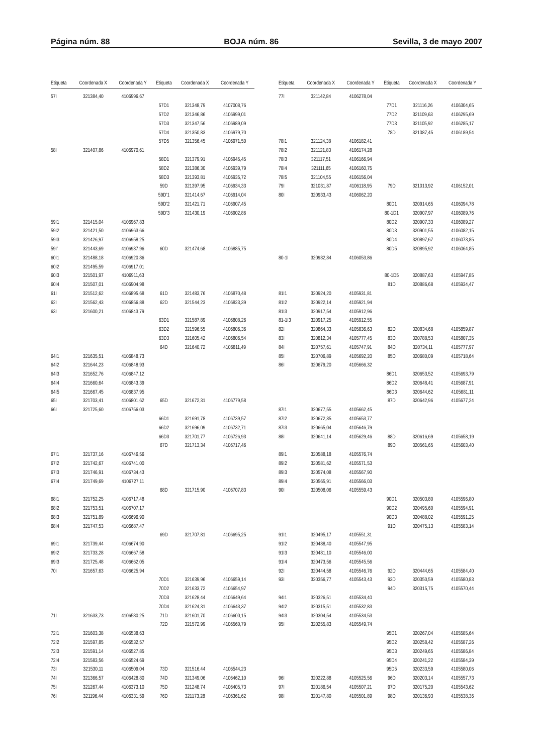Página núm. 88 BOJA núm. 86 Sevilla, 3 de mayo 2007
| Etiqueta | Coordenada X | Coordenada Y | Etiqueta | Coordenada X | Coordenada Y |
| --- | --- | --- | --- | --- | --- |
| 57I | 321384,40 | 4106996,67 | | | |
| | | | 57D1 | 321348,79 | 4107008,76 |
| | | | 57D2 | 321346,86 | 4106999,01 |
| | | | 57D3 | 321347,56 | 4106989,09 |
| | | | 57D4 | 321350,83 | 4106979,70 |
| | | | 57D5 | 321356,45 | 4106971,50 |
| 58I | 321407,86 | 4106970,61 | | | |
| | | | 58D1 | 321379,91 | 4106945,45 |
| | | | 58D2 | 321386,30 | 4106939,79 |
| | | | 58D3 | 321393,81 | 4106935,72 |
| | | | 59D | 321397,95 | 4106934,33 |
| | | | 59D’1 | 321414,67 | 4106914,04 |
| | | | 59D’2 | 321421,71 | 4106907,45 |
| | | | 59D’3 | 321430,19 | 4106902,86 |
| 59I1 | 321415,04 | 4106967,83 | | | |
| 59I2 | 321421,50 | 4106963,66 | | | |
| 59I3 | 321426,97 | 4106958,25 | | | |
| 59I’ | 321443,69 | 4106937,96 | 60D | 321474,68 | 4106885,75 |
| 60I1 | 321488,18 | 4106920,86 | | | |
| 60I2 | 321495,59 | 4106917,01 | | | |
| 60I3 | 321501,97 | 4106911,63 | | | |
| 60I4 | 321507,01 | 4106904,98 | | | |
| 61I | 321512,62 | 4106895,68 | 61D | 321483,76 | 4106870,48 |
| 62I | 321562,43 | 4106856,88 | 62D | 321544,23 | 4106823,39 |
| 63I | 321600,21 | 4106843,79 | | | |
| | | | 63D1 | 321587,89 | 4106808,26 |
| | | | 63D2 | 321596,55 | 4106806,36 |
| | | | 63D3 | 321605,42 | 4106806,54 |
| | | | 64D | 321640,72 | 4106811,49 |
| 64I1 | 321635,51 | 4106848,73 | | | |
| 64I2 | 321644,23 | 4106848,93 | | | |
| 64I3 | 321652,76 | 4106847,12 | | | |
| 64I4 | 321660,64 | 4106843,39 | | | |
| 64I5 | 321667,45 | 4106837,95 | | | |
| 65I | 321703,41 | 4106801,62 | 65D | 321672,31 | 4106779,58 |
| 66I | 321725,60 | 4106756,03 | | | |
| | | | 66D1 | 321691,78 | 4106739,57 |
| | | | 66D2 | 321696,09 | 4106732,71 |
| | | | 66D3 | 321701,77 | 4106726,93 |
| | | | 67D | 321713,34 | 4106717,46 |
| 67I1 | 321737,16 | 4106746,56 | | | |
| 67I2 | 321742,67 | 4106741,00 | | | |
| 67I3 | 321746,91 | 4106734,43 | | | |
| 67I4 | 321749,69 | 4106727,11 | | | |
| | | | 68D | 321715,90 | 4106707,83 |
| 68I1 | 321752,25 | 4106717,48 | | | |
| 68I2 | 321753,51 | 4106707,17 | | | |
| 68I3 | 321751,89 | 4106696,90 | | | |
| 68I4 | 321747,53 | 4106687,47 | | | |
| | | | 69D | 321707,81 | 4106695,25 |
| 69I1 | 321739,44 | 4106674,90 | | | |
| 69I2 | 321733,28 | 4106667,58 | | | |
| 69I3 | 321725,48 | 4106662,05 | | | |
| 70I | 321657,63 | 4106625,94 | | | |
| | | | 70D1 | 321639,96 | 4106659,14 |
| | | | 70D2 | 321633,72 | 4106654,97 |
| | | | 70D3 | 321628,44 | 4106649,64 |
| | | | 70D4 | 321624,31 | 4106643,37 |
| 71I | 321633,73 | 4106580,25 | 71D | 321601,70 | 4106600,15 |
| | | | 72D | 321572,99 | 4106560,79 |
| 72I1 | 321603,38 | 4106538,63 | | | |
| 72I2 | 321597,85 | 4106532,57 | | | |
| 72I3 | 321591,14 | 4106527,85 | | | |
| 72I4 | 321583,56 | 4106524,69 | | | |
| 73I | 321530,11 | 4106509,04 | 73D | 321516,44 | 4106544,23 |
| 74I | 321366,57 | 4106428,80 | 74D | 321349,06 | 4106462,10 |
| 75I | 321267,44 | 4106373,10 | 75D | 321248,74 | 4106405,73 |
| 76I | 321196,44 | 4106331,59 | 76D | 321173,28 | 4106361,62 |
| Etiqueta | Coordenada X | Coordenada Y | Etiqueta | Coordenada X | Coordenada Y |
| --- | --- | --- | --- | --- | --- |
| 77I | 321142,84 | 4106278,04 | | | |
| | | | 77D1 | 321116,26 | 4106304,65 |
| | | | 77D2 | 321109,63 | 4106295,69 |
| | | | 77D3 | 321105,92 | 4106285,17 |
| | | | 78D | 321087,45 | 4106189,54 |
| 78I1 | 321124,38 | 4106182,41 | | | |
| 78I2 | 321121,83 | 4106174,28 | | | |
| 78I3 | 321117,51 | 4106166,94 | | | |
| 78I4 | 321111,65 | 4106160,75 | | | |
| 78I5 | 321104,55 | 4106156,04 | | | |
| 79I | 321031,87 | 4106118,95 | 79D | 321013,92 | 4106152,01 |
| 80I | 320933,43 | 4106062,20 | | | |
| | | | 80D1 | 320914,65 | 4106094,78 |
| | | | 80-1D1 | 320907,97 | 4106089,76 |
| | | | 80D2 | 320907,33 | 4106089,27 |
| | | | 80D3 | 320901,55 | 4106082,15 |
| | | | 80D4 | 320897,67 | 4106073,85 |
| | | | 80D5 | 320895,92 | 4106064,85 |
| 80-1I | 320932,84 | 4106053,86 | | | |
| | | | 80-1D5 | 320887,63 | 4105947,85 |
| | | | 81D | 320886,68 | 4105934,47 |
| 81I1 | 320924,20 | 4105931,81 | | | |
| 81I2 | 320922,14 | 4105921,94 | | | |
| 81I3 | 320917,54 | 4105912,96 | | | |
| 81-1I3 | 320917,25 | 4105912,55 | | | |
| 82I | 320864,33 | 4105836,63 | 82D | 320834,68 | 4105859,87 |
| 83I | 320812,34 | 4105777,45 | 83D | 320788,53 | 4105807,35 |
| 84I | 320757,61 | 4105747,91 | 84D | 320734,11 | 4105777,97 |
| 85I | 320706,89 | 4105692,20 | 85D | 320680,09 | 4105718,64 |
| 86I | 320679,20 | 4105666,32 | | | |
| | | | 86D1 | 320653,52 | 4105693,79 |
| | | | 86D2 | 320648,41 | 4105687,91 |
| | | | 86D3 | 320644,62 | 4105681,11 |
| | | | 87D | 320642,96 | 4105677,24 |
| 87I1 | 320677,55 | 4105662,45 | | | |
| 87I2 | 320672,35 | 4105653,77 | | | |
| 87I3 | 320665,04 | 4105646,79 | | | |
| 88I | 320641,14 | 4105629,46 | 88D | 320616,69 | 4105658,19 |
| | | | 89D | 320561,65 | 4105603,40 |
| 89I1 | 320588,18 | 4105576,74 | | | |
| 89I2 | 320581,62 | 4105571,53 | | | |
| 89I3 | 320574,08 | 4105567,90 | | | |
| 89I4 | 320565,91 | 4105566,03 | | | |
| 90I | 320508,06 | 4105559,43 | | | |
| | | | 90D1 | 320503,80 | 4105596,80 |
| | | | 90D2 | 320495,60 | 4105594,91 |
| | | | 90D3 | 320488,02 | 4105591,25 |
| | | | 91D | 320475,13 | 4105583,14 |
| 91I1 | 320495,17 | 4105551,31 | | | |
| 91I2 | 320488,40 | 4105547,95 | | | |
| 91I3 | 320481,10 | 4105546,00 | | | |
| 91I4 | 320473,56 | 4105545,56 | | | |
| 92I | 320444,58 | 4105546,76 | 92D | 320444,65 | 4105584,40 |
| 93I | 320356,77 | 4105543,43 | 93D | 320350,59 | 4105580,83 |
| | | | 94D | 320315,75 | 4105570,44 |
| 94I1 | 320326,51 | 4105534,40 | | | |
| 94I2 | 320315,51 | 4105532,83 | | | |
| 94I3 | 320304,54 | 4105534,53 | | | |
| 95I | 320255,83 | 4105549,74 | | | |
| | | | 95D1 | 320267,04 | 4105585,64 |
| | | | 95D2 | 320258,42 | 4105587,26 |
| | | | 95D3 | 320249,65 | 4105586,84 |
| | | | 95D4 | 320241,22 | 4105584,39 |
| | | | 95D5 | 320233,59 | 4105580,06 |
| 96I | 320222,88 | 4105525,56 | 96D | 320203,14 | 4105557,73 |
| 97I | 320186,54 | 4105507,21 | 97D | 320175,20 | 4105543,62 |
| 98I | 320147,80 | 4105501,89 | 98D | 320136,93 | 4105538,36 |